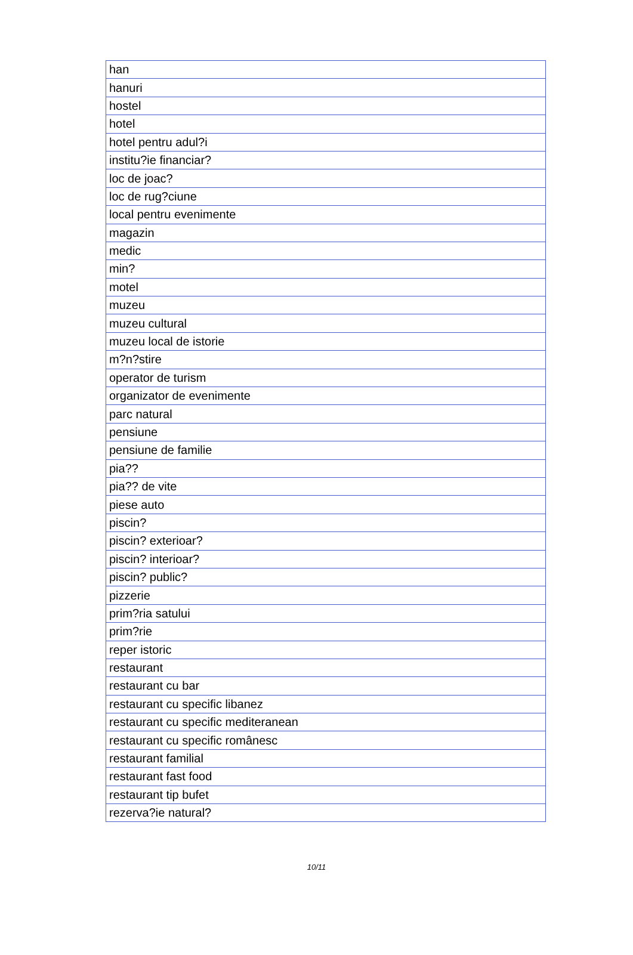| han |
| hanuri |
| hostel |
| hotel |
| hotel pentru adul?i |
| institu?ie financiar? |
| loc de joac? |
| loc de rug?ciune |
| local pentru evenimente |
| magazin |
| medic |
| min? |
| motel |
| muzeu |
| muzeu cultural |
| muzeu local de istorie |
| m?n?stire |
| operator de turism |
| organizator de evenimente |
| parc natural |
| pensiune |
| pensiune de familie |
| pia?? |
| pia?? de vite |
| piese auto |
| piscin? |
| piscin? exterioar? |
| piscin? interioar? |
| piscin? public? |
| pizzerie |
| prim?ria satului |
| prim?rie |
| reper istoric |
| restaurant |
| restaurant cu bar |
| restaurant cu specific libanez |
| restaurant cu specific mediteranean |
| restaurant cu specific românesc |
| restaurant familial |
| restaurant fast food |
| restaurant tip bufet |
| rezerva?ie natural? |
10/11